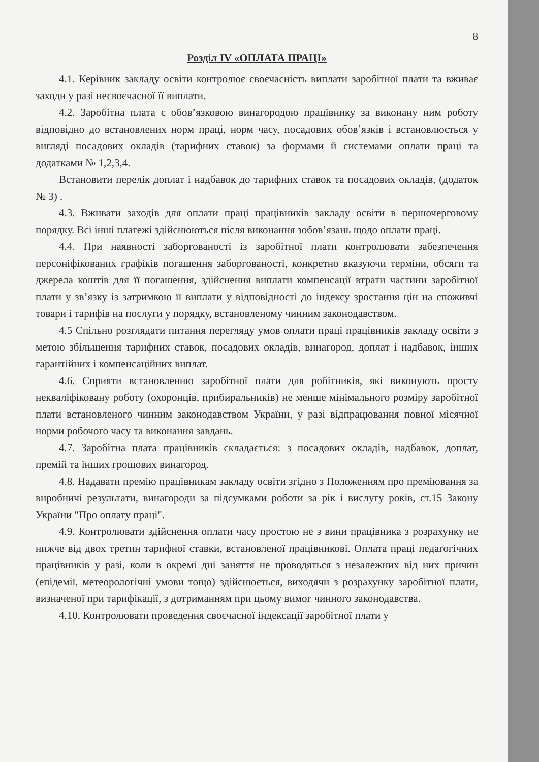8
Розділ IV «ОПЛАТА ПРАЦІ»
4.1. Керівник закладу освіти контролює своєчасність виплати заробітної плати та вживає заходи у разі несвоєчасної її виплати.
4.2. Заробітна плата є обов’язковою винагородою працівнику за виконану ним роботу відповідно до встановлених норм праці, норм часу, посадових обов’язків і встановлюється у вигляді посадових окладів (тарифних ставок) за формами й системами оплати праці та додатками № 1,2,3,4.
Встановити перелік доплат і надбавок до тарифних ставок та посадових окладів, (додаток № 3) .
4.3. Вживати заходів для оплати праці працівників закладу освіти в першочерговому порядку. Всі інші платежі здійснюються після виконання зобов’язань щодо оплати праці.
4.4. При наявності заборгованості із заробітної плати контролювати забезпечення персоніфікованих графіків погашення заборгованості, конкретно вказуючи терміни, обсяги та джерела коштів для її погашення, здійснення виплати компенсації втрати частини заробітної плати у зв’язку із затримкою її виплати у відповідності до індексу зростання цін на споживчі товари і тарифів на послуги у порядку, встановленому чинним законодавством.
4.5 Спільно розглядати питання перегляду умов оплати праці працівників закладу освіти з метою збільшення тарифних ставок, посадових окладів, винагород, доплат і надбавок, інших гарантійних і компенсаційних виплат.
4.6. Сприяти встановленню заробітної плати для робітників, які виконують просту некваліфіковану роботу (охоронців, прибиральників) не менше мінімального розміру заробітної плати встановленого чинним законодавством України, у разі відпрацювання повної місячної норми робочого часу та виконання завдань.
4.7. Заробітна плата працівників складається: з посадових окладів, надбавок, доплат, премій та інших грошових винагород.
4.8. Надавати премію працівникам закладу освіти згідно з Положенням про преміювання за виробничі результати, винагороди за підсумками роботи за рік і вислугу років, ст.15 Закону України "Про оплату праці".
4.9. Контролювати здійснення оплати часу простою не з вини працівника з розрахунку не нижче від двох третин тарифної ставки, встановленої працівникові. Оплата праці педагогічних працівників у разі, коли в окремі дні заняття не проводяться з незалежних від них причин (епідемії, метеорологічні умови тощо) здійснюється, виходячи з розрахунку заробітної плати, визначеної при тарифікації, з дотриманням при цьому вимог чинного законодавства.
4.10. Контролювати проведення своєчасної індексації заробітної плати у